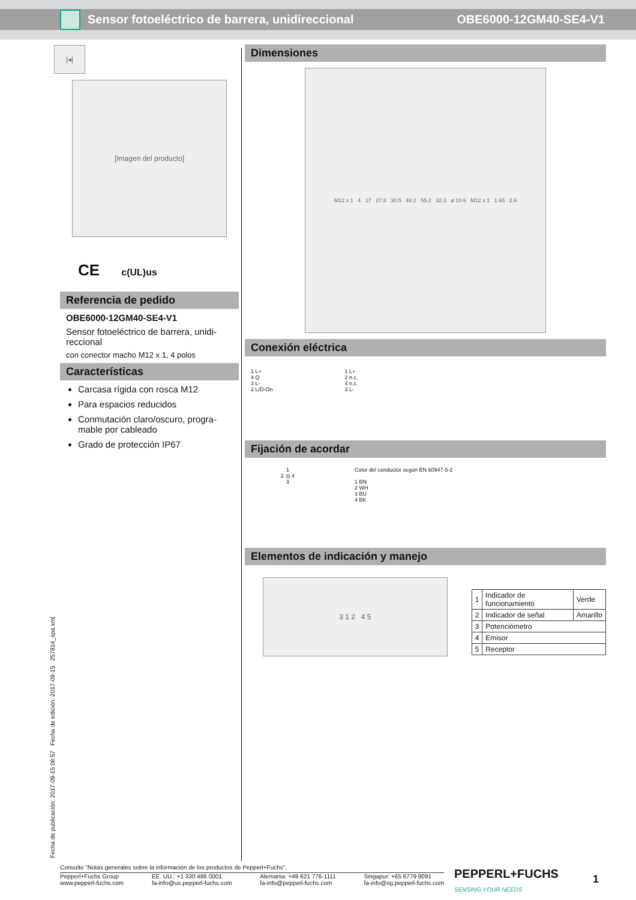Sensor fotoeléctrico de barrera, unidireccional OBE6000-12GM40-SE4-V1
|◂|
[Imagen del producto]
CE c(UL)us
Referencia de pedido
OBE6000-12GM40-SE4-V1
Sensor fotoeléctrico de barrera, unidi-reccional
con conector macho M12 x 1, 4 polos
Características
Carcasa rígida con rosca M12
Para espacios reducidos
Conmutación claro/oscuro, progra-mable por cableado
Grado de protección IP67
Dimensiones
M12 x 1 4 17 27.8 30.5 48.2 55.2 32.3 ø 10.6 M12 x 1 1.65 2.6
Conexión eléctrica
1 L+
4 Q
3 L-
2 L/D-On
1 L+
2 n.c.
4 n.c.
3 L-
Fijación de acordar
1
2 ◎ 4
3
Color del conductor según EN 60947-5-2
1 BN
2 WH
3 BU
4 BK
Elementos de indicación y manejo
3 1 2 4 5
| 1 | Indicador de funcionamiento | Verde |
| 2 | Indicador de señal | Amarillo |
| 3 | Potenciómetro | |
| 4 | Emisor | |
| 5 | Receptor | |
Fecha de publicación: 2017-09-15 08:57 Fecha de edición: 2017-09-15 257814_spa.xml
Consulte "Notas generales sobre la información de los productos de Pepperl+Fuchs".
Pepperl+Fuchs Group
www.pepperl-fuchs.com EE. UU.: +1 330 486 0001
fa-info@us.pepperl-fuchs.com Alemania: +49 621 776-1111
fa-info@pepperl-fuchs.com Singapur: +65 6779 9091
fa-info@sg.pepperl-fuchs.com
PEPPERL+FUCHS
SENSING YOUR NEEDS
1